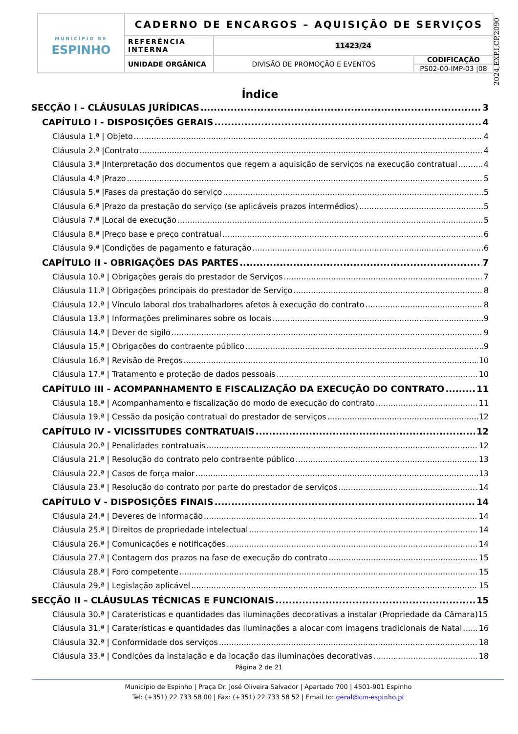| MUNICÍPIO DE ESPINHO | CADERNO DE ENCARGOS – AQUISIÇÃO DE SERVIÇOS | | |
| | REFERÊNCIA INTERNA | 11423/24 | |
| | UNIDADE ORGÂNICA | DIVISÃO DE PROMOÇÃO E EVENTOS | CODIFICAÇÃO PS02-00-IMP-03 /08 |
2024,EXP.I,CP,2090
Índice
SECÇÃO I – CLÁUSULAS JURÍDICAS 3
CAPÍTULO I - DISPOSIÇÕES GERAIS 4
Cláusula 1.ª | Objeto 4
Cláusula 2.ª |Contrato 4
Cláusula 3.ª |Interpretação dos documentos que regem a aquisição de serviços na execução contratual 4
Cláusula 4.ª |Prazo 5
Cláusula 5.ª |Fases da prestação do serviço 5
Cláusula 6.ª |Prazo da prestação do serviço (se aplicáveis prazos intermédios) 5
Cláusula 7.ª |Local de execução 5
Cláusula 8.ª |Preço base e preço contratual 6
Cláusula 9.ª |Condições de pagamento e faturação 6
CAPÍTULO II - OBRIGAÇÕES DAS PARTES 7
Cláusula 10.ª | Obrigações gerais do prestador de Serviços 7
Cláusula 11.ª | Obrigações principais do prestador de Serviço 8
Cláusula 12.ª | Vínculo laboral dos trabalhadores afetos à execução do contrato 8
Cláusula 13.ª | Informações preliminares sobre os locais 9
Cláusula 14.ª | Dever de sigilo 9
Cláusula 15.ª | Obrigações do contraente público 9
Cláusula 16.ª | Revisão de Preços 10
Cláusula 17.ª | Tratamento e proteção de dados pessoais 10
CAPÍTULO III - ACOMPANHAMENTO E FISCALIZAÇÃO DA EXECUÇÃO DO CONTRATO 11
Cláusula 18.ª | Acompanhamento e fiscalização do modo de execução do contrato 11
Cláusula 19.ª | Cessão da posição contratual do prestador de serviços 12
CAPÍTULO IV - VICISSITUDES CONTRATUAIS 12
Cláusula 20.ª | Penalidades contratuais 12
Cláusula 21.ª | Resolução do contrato pelo contraente público 13
Cláusula 22.ª | Casos de força maior 13
Cláusula 23.ª | Resolução do contrato por parte do prestador de serviços 14
CAPÍTULO V - DISPOSIÇÕES FINAIS 14
Cláusula 24.ª | Deveres de informação 14
Cláusula 25.ª | Direitos de propriedade intelectual 14
Cláusula 26.ª | Comunicações e notificações 14
Cláusula 27.ª | Contagem dos prazos na fase de execução do contrato 15
Cláusula 28.ª | Foro competente 15
Cláusula 29.ª | Legislação aplicável 15
SECÇÃO II – CLÁUSULAS TÉCNICAS E FUNCIONAIS 15
Cláusula 30.ª | Caraterísticas e quantidades das iluminações decorativas a instalar (Propriedade da Câmara)15
Cláusula 31.ª | Caraterísticas e quantidades das iluminações a alocar com imagens tradicionais de Natal 16
Cláusula 32.ª | Conformidade dos serviços 18
Cláusula 33.ª | Condições da instalação e da locação das iluminações decorativas 18
Página 2 de 21
Município de Espinho | Praça Dr. José Oliveira Salvador | Apartado 700 | 4501-901 Espinho
Tel: (+351) 22 733 58 00 | Fax: (+351) 22 733 58 52 | Email to: geral@cm-espinho.pt